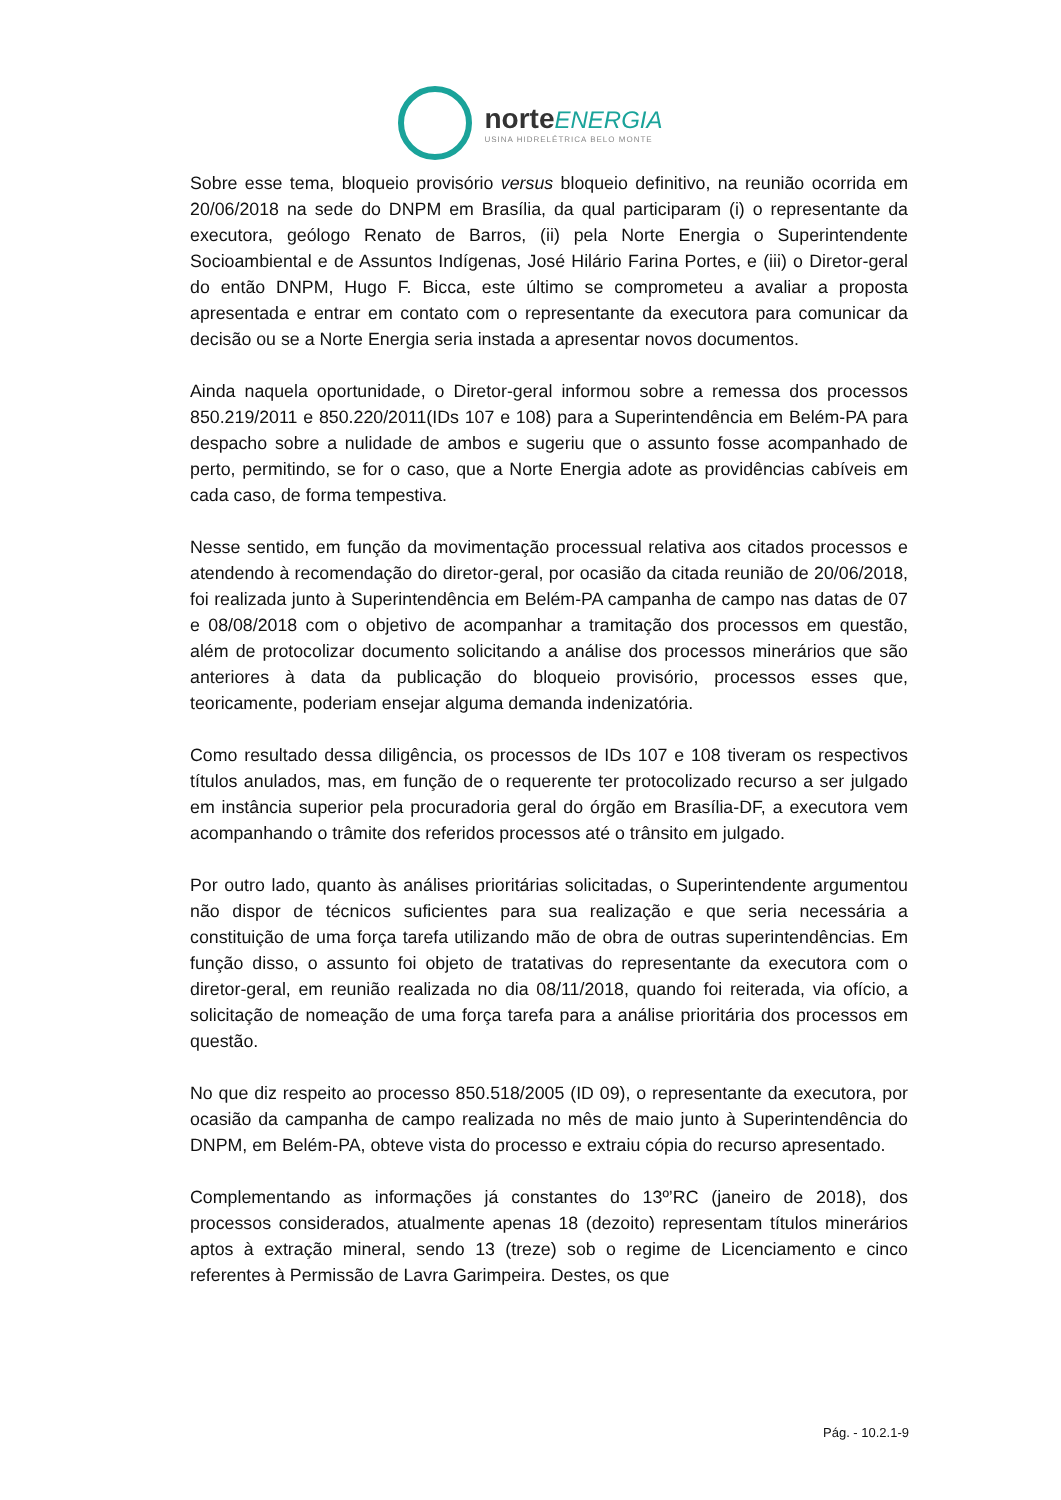norteENERGIA
USINA HIDRELÉTRICA BELO MONTE
Sobre esse tema, bloqueio provisório versus bloqueio definitivo, na reunião ocorrida em 20/06/2018 na sede do DNPM em Brasília, da qual participaram (i) o representante da executora, geólogo Renato de Barros, (ii) pela Norte Energia o Superintendente Socioambiental e de Assuntos Indígenas, José Hilário Farina Portes, e (iii) o Diretor-geral do então DNPM, Hugo F. Bicca, este último se comprometeu a avaliar a proposta apresentada e entrar em contato com o representante da executora para comunicar da decisão ou se a Norte Energia seria instada a apresentar novos documentos.
Ainda naquela oportunidade, o Diretor-geral informou sobre a remessa dos processos 850.219/2011 e 850.220/2011(IDs 107 e 108) para a Superintendência em Belém-PA para despacho sobre a nulidade de ambos e sugeriu que o assunto fosse acompanhado de perto, permitindo, se for o caso, que a Norte Energia adote as providências cabíveis em cada caso, de forma tempestiva.
Nesse sentido, em função da movimentação processual relativa aos citados processos e atendendo à recomendação do diretor-geral, por ocasião da citada reunião de 20/06/2018, foi realizada junto à Superintendência em Belém-PA campanha de campo nas datas de 07 e 08/08/2018 com o objetivo de acompanhar a tramitação dos processos em questão, além de protocolizar documento solicitando a análise dos processos minerários que são anteriores à data da publicação do bloqueio provisório, processos esses que, teoricamente, poderiam ensejar alguma demanda indenizatória.
Como resultado dessa diligência, os processos de IDs 107 e 108 tiveram os respectivos títulos anulados, mas, em função de o requerente ter protocolizado recurso a ser julgado em instância superior pela procuradoria geral do órgão em Brasília-DF, a executora vem acompanhando o trâmite dos referidos processos até o trânsito em julgado.
Por outro lado, quanto às análises prioritárias solicitadas, o Superintendente argumentou não dispor de técnicos suficientes para sua realização e que seria necessária a constituição de uma força tarefa utilizando mão de obra de outras superintendências. Em função disso, o assunto foi objeto de tratativas do representante da executora com o diretor-geral, em reunião realizada no dia 08/11/2018, quando foi reiterada, via ofício, a solicitação de nomeação de uma força tarefa para a análise prioritária dos processos em questão.
No que diz respeito ao processo 850.518/2005 (ID 09), o representante da executora, por ocasião da campanha de campo realizada no mês de maio junto à Superintendência do DNPM, em Belém-PA, obteve vista do processo e extraiu cópia do recurso apresentado.
Complementando as informações já constantes do 13º’RC (janeiro de 2018), dos processos considerados, atualmente apenas 18 (dezoito) representam títulos minerários aptos à extração mineral, sendo 13 (treze) sob o regime de Licenciamento e cinco referentes à Permissão de Lavra Garimpeira. Destes, os que
Pág. - 10.2.1-9